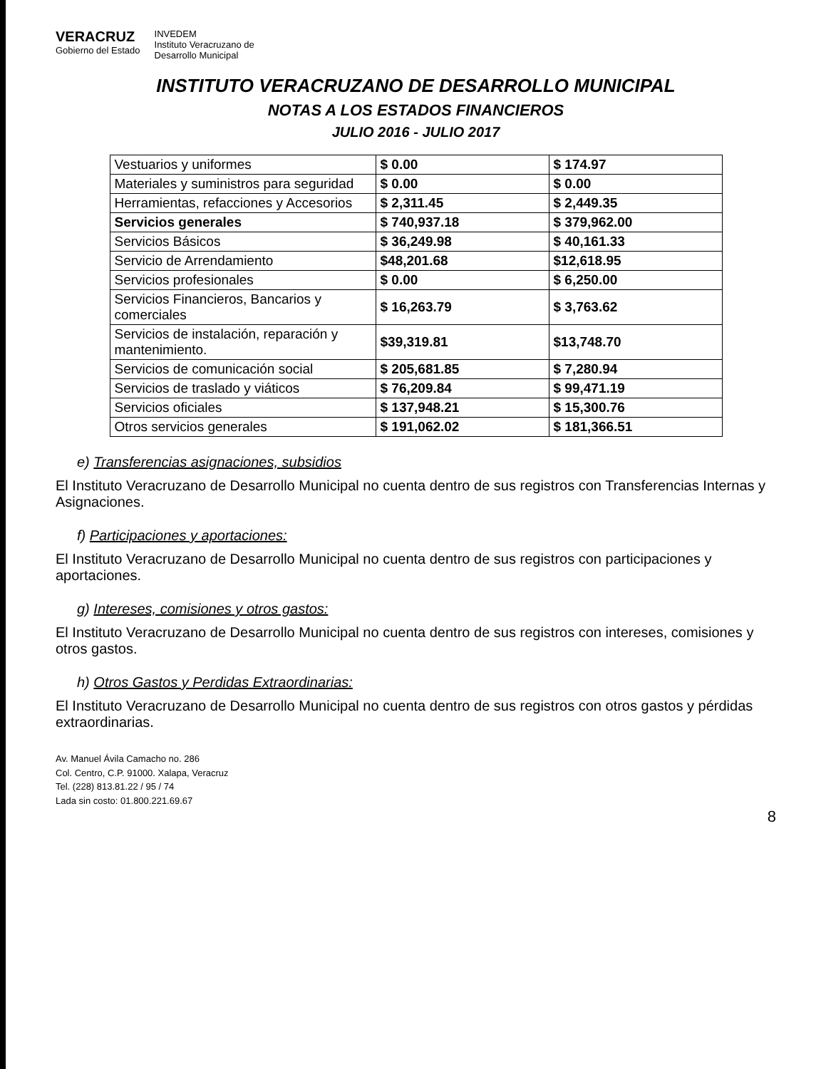VERACRUZ
Gobierno del Estado
INVEDEM
Instituto Veracruzano de
Desarrollo Municipal
INSTITUTO VERACRUZANO DE DESARROLLO MUNICIPAL
NOTAS A LOS ESTADOS FINANCIEROS
JULIO 2016 - JULIO 2017
| Vestuarios y uniformes | $ 0.00 | $ 174.97 |
| Materiales y suministros para seguridad | $ 0.00 | $ 0.00 |
| Herramientas, refacciones y Accesorios | $ 2,311.45 | $ 2,449.35 |
| Servicios generales | $ 740,937.18 | $ 379,962.00 |
| Servicios Básicos | $ 36,249.98 | $ 40,161.33 |
| Servicio de Arrendamiento | $48,201.68 | $12,618.95 |
| Servicios profesionales | $ 0.00 | $ 6,250.00 |
| Servicios Financieros, Bancarios y comerciales | $ 16,263.79 | $ 3,763.62 |
| Servicios de instalación, reparación y mantenimiento. | $39,319.81 | $13,748.70 |
| Servicios de comunicación social | $ 205,681.85 | $ 7,280.94 |
| Servicios de traslado y viáticos | $ 76,209.84 | $ 99,471.19 |
| Servicios oficiales | $ 137,948.21 | $ 15,300.76 |
| Otros servicios generales | $ 191,062.02 | $ 181,366.51 |
e) Transferencias asignaciones, subsidios
El Instituto Veracruzano de Desarrollo Municipal no cuenta dentro de sus registros con Transferencias Internas y Asignaciones.
f) Participaciones y aportaciones:
El Instituto Veracruzano de Desarrollo Municipal no cuenta dentro de sus registros con participaciones y aportaciones.
g) Intereses, comisiones y otros gastos:
El Instituto Veracruzano de Desarrollo Municipal no cuenta dentro de sus registros con intereses, comisiones y otros gastos.
h) Otros Gastos y Perdidas Extraordinarias:
El Instituto Veracruzano de Desarrollo Municipal no cuenta dentro de sus registros con otros gastos y pérdidas extraordinarias.
Av. Manuel Ávila Camacho no. 286
Col. Centro, C.P. 91000. Xalapa, Veracruz
Tel. (228) 813.81.22 / 95 / 74
Lada sin costo: 01.800.221.69.67
8